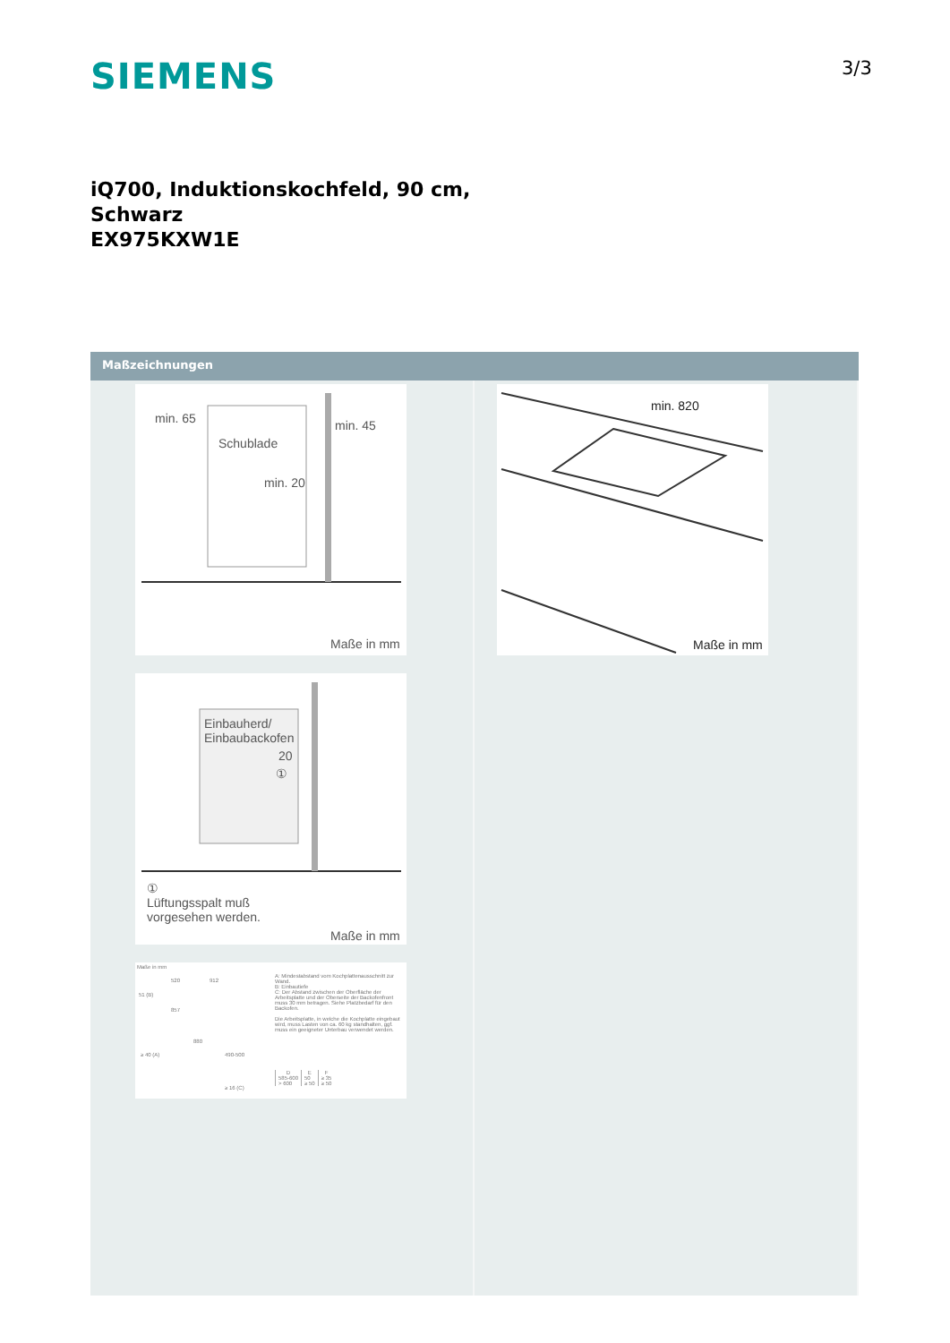SIEMENS 3/3
iQ700, Induktionskochfeld, 90 cm,
Schwarz
EX975KXW1E
Maßzeichnungen
min. 65 min. 45
Schublade
min. 20
Maße in mm
Einbauherd/
Einbaubackofen
20
①
①
Lüftungsspalt muß
vorgesehen werden.
Maße in mm
Maße in mm
51 (B)
520 912
857
≥ 40 (A)
880
490-500
≥ 16 (C)
A: Mindestabstand vom Kochplattenausschnitt zur Wand.
B: Einbautiefe
C: Der Abstand zwischen der Oberfläche der Arbeitsplatte und der Oberseite der Backofenfront muss 30 mm betragen. Siehe Platzbedarf für den Backofen.
Die Arbeitsplatte, in welche die Kochplatte eingebaut wird, muss Lasten von ca. 60 kg standhalten, ggf. muss ein geeigneter Unterbau verwendet werden.
| D | E | F |
| --- | --- | --- |
| 585-600 | 50 | ≥ 35 |
| > 600 | ≥ 50 | ≥ 50 |
min. 820
Maße in mm